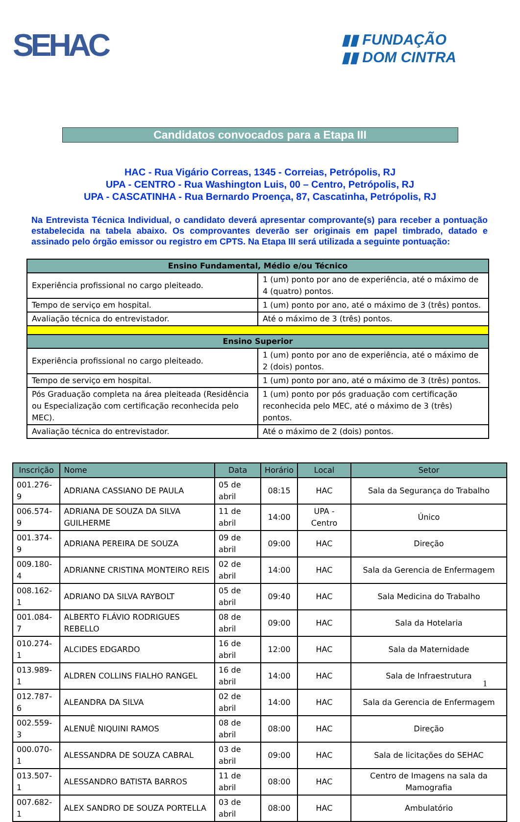SEHAC
▮▮ FUNDAÇÃO
▮▮ DOM CINTRA
Candidatos convocados para a Etapa III
HAC - Rua Vigário Correas, 1345 - Correias, Petrópolis, RJ
UPA - CENTRO - Rua Washington Luis, 00 – Centro, Petrópolis, RJ
UPA - CASCATINHA - Rua Bernardo Proença, 87, Cascatinha, Petrópolis, RJ
Na Entrevista Técnica Individual, o candidato deverá apresentar comprovante(s) para receber a pontuação estabelecida na tabela abaixo. Os comprovantes deverão ser originais em papel timbrado, datado e assinado pelo órgão emissor ou registro em CPTS. Na Etapa III será utilizada a seguinte pontuação:
| Ensino Fundamental, Médio e/ou Técnico | |
| --- | --- |
| Experiência profissional no cargo pleiteado. | 1 (um) ponto por ano de experiência, até o máximo de 4 (quatro) pontos. |
| Tempo de serviço em hospital. | 1 (um) ponto por ano, até o máximo de 3 (três) pontos. |
| Avaliação técnica do entrevistador. | Até o máximo de 3 (três) pontos. |
| Ensino Superior | |
| Experiência profissional no cargo pleiteado. | 1 (um) ponto por ano de experiência, até o máximo de 2 (dois) pontos. |
| Tempo de serviço em hospital. | 1 (um) ponto por ano, até o máximo de 3 (três) pontos. |
| Pós Graduação completa na área pleiteada (Residência ou Especialização com certificação reconhecida pelo MEC). | 1 (um) ponto por pós graduação com certificação reconhecida pelo MEC, até o máximo de 3 (três) pontos. |
| Avaliação técnica do entrevistador. | Até o máximo de 2 (dois) pontos. |
| Inscrição | Nome | Data | Horário | Local | Setor |
| --- | --- | --- | --- | --- | --- |
| 001.276-9 | ADRIANA CASSIANO DE PAULA | 05 de abril | 08:15 | HAC | Sala da Segurança do Trabalho |
| 006.574-9 | ADRIANA DE SOUZA DA SILVA GUILHERME | 11 de abril | 14:00 | UPA - Centro | Único |
| 001.374-9 | ADRIANA PEREIRA DE SOUZA | 09 de abril | 09:00 | HAC | Direção |
| 009.180-4 | ADRIANNE CRISTINA MONTEIRO REIS | 02 de abril | 14:00 | HAC | Sala da Gerencia de Enfermagem |
| 008.162-1 | ADRIANO DA SILVA RAYBOLT | 05 de abril | 09:40 | HAC | Sala Medicina do Trabalho |
| 001.084-7 | ALBERTO FLÁVIO RODRIGUES REBELLO | 08 de abril | 09:00 | HAC | Sala da Hotelaria |
| 010.274-1 | ALCIDES EDGARDO | 16 de abril | 12:00 | HAC | Sala da Maternidade |
| 013.989-1 | ALDREN COLLINS FIALHO RANGEL | 16 de abril | 14:00 | HAC | Sala de Infraestrutura |
| 012.787-6 | ALEANDRA DA SILVA | 02 de abril | 14:00 | HAC | Sala da Gerencia de Enfermagem |
| 002.559-3 | ALENUÊ NIQUINI RAMOS | 08 de abril | 08:00 | HAC | Direção |
| 000.070-1 | ALESSANDRA DE SOUZA CABRAL | 03 de abril | 09:00 | HAC | Sala de licitações do SEHAC |
| 013.507-1 | ALESSANDRO BATISTA BARROS | 11 de abril | 08:00 | HAC | Centro de Imagens na sala da Mamografia |
| 007.682-1 | ALEX SANDRO DE SOUZA PORTELLA | 03 de abril | 08:00 | HAC | Ambulatório |
1